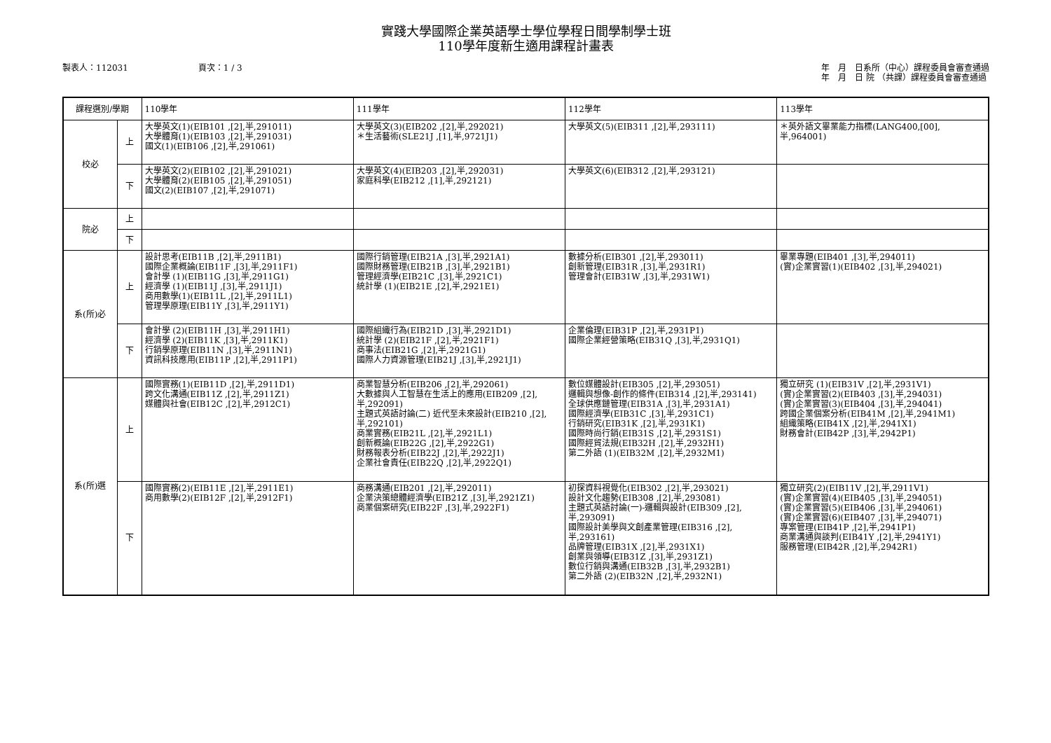實踐大學國際企業英語學士學位學程日間學制學士班
110學年度新生適用課程計畫表
製表人：112031 頁次：1 / 3 年　月　日系所（中心）課程委員會審查通過
年　月　日 院 （共課）課程委員會審查通過
| 課程選別/學期 | | 110學年 | 111學年 | 112學年 | 113學年 |
| --- | --- | --- | --- | --- | --- |
| 校必 | 上 | 大學英文(1)(EIB101 ,[2],半,291011) 大學體育(1)(EIB103 ,[2],半,291031) 國文(1)(EIB106 ,[2],半,291061) | 大學英文(3)(EIB202 ,[2],半,292021) ＊生活藝術(SLE21J ,[1],半,9721J1) | 大學英文(5)(EIB311 ,[2],半,293111) | ＊英外語文畢業能力指標(LANG400,[00],半,964001) |
| | 下 | 大學英文(2)(EIB102 ,[2],半,291021) 大學體育(2)(EIB105 ,[2],半,291051) 國文(2)(EIB107 ,[2],半,291071) | 大學英文(4)(EIB203 ,[2],半,292031) 家庭科學(EIB212 ,[1],半,292121) | 大學英文(6)(EIB312 ,[2],半,293121) | |
| 院必 | 上 | | | | |
| | 下 | | | | |
| 系(所)必 | 上 | 設計思考(EIB11B ,[2],半,2911B1) 國際企業概論(EIB11F ,[3],半,2911F1) 會計學 (1)(EIB11G ,[3],半,2911G1) 經濟學 (1)(EIB11J ,[3],半,2911J1) 商用數學(1)(EIB11L ,[2],半,2911L1) 管理學原理(EIB11Y ,[3],半,2911Y1) | 國際行銷管理(EIB21A ,[3],半,2921A1) 國際財務管理(EIB21B ,[3],半,2921B1) 管理經濟學(EIB21C ,[3],半,2921C1) 統計學 (1)(EIB21E ,[2],半,2921E1) | 數據分析(EIB301 ,[2],半,293011) 創新管理(EIB31R ,[3],半,2931R1) 管理會計(EIB31W ,[3],半,2931W1) | 畢業專題(EIB401 ,[3],半,294011) (實)企業實習(1)(EIB402 ,[3],半,294021) |
| | 下 | 會計學 (2)(EIB11H ,[3],半,2911H1) 經濟學 (2)(EIB11K ,[3],半,2911K1) 行銷學原理(EIB11N ,[3],半,2911N1) 資訊科技應用(EIB11P ,[2],半,2911P1) | 國際組織行為(EIB21D ,[3],半,2921D1) 統計學 (2)(EIB21F ,[2],半,2921F1) 商事法(EIB21G ,[2],半,2921G1) 國際人力資源管理(EIB21J ,[3],半,2921J1) | 企業倫理(EIB31P ,[2],半,2931P1) 國際企業經營策略(EIB31Q ,[3],半,2931Q1) | |
| 系(所)選 | 上 | 國際實務(1)(EIB11D ,[2],半,2911D1) 跨文化溝通(EIB11Z ,[2],半,2911Z1) 媒體與社會(EIB12C ,[2],半,2912C1) | 商業智慧分析(EIB206 ,[2],半,292061) 大數據與人工智慧在生活上的應用(EIB209 ,[2],半,292091) 主題式英語討論(二) 近代至未來設計(EIB210 ,[2],半,292101) 商業實務(EIB21L ,[2],半,2921L1) 創新概論(EIB22G ,[2],半,2922G1) 財務報表分析(EIB22J ,[2],半,2922J1) 企業社會責任(EIB22Q ,[2],半,2922Q1) | 數位媒體設計(EIB305 ,[2],半,293051) 邏輯與想像-創作的條件(EIB314 ,[2],半,293141) 全球供應鏈管理(EIB31A ,[3],半,2931A1) 國際經濟學(EIB31C ,[3],半,2931C1) 行銷研究(EIB31K ,[2],半,2931K1) 國際時尚行銷(EIB31S ,[2],半,2931S1) 國際經貿法規(EIB32H ,[2],半,2932H1) 第二外語 (1)(EIB32M ,[2],半,2932M1) | 獨立研究 (1)(EIB31V ,[2],半,2931V1) (實)企業實習(2)(EIB403 ,[3],半,294031) (實)企業實習(3)(EIB404 ,[3],半,294041) 跨國企業個案分析(EIB41M ,[2],半,2941M1) 組織策略(EIB41X ,[2],半,2941X1) 財務會計(EIB42P ,[3],半,2942P1) |
| | 下 | 國際實務(2)(EIB11E ,[2],半,2911E1) 商用數學(2)(EIB12F ,[2],半,2912F1) | 商務溝通(EIB201 ,[2],半,292011) 企業決策總體經濟學(EIB21Z ,[3],半,2921Z1) 商業個案研究(EIB22F ,[3],半,2922F1) | 初探資料視覺化(EIB302 ,[2],半,293021) 設計文化趨勢(EIB308 ,[2],半,293081) 主題式英語討論(一)-邏輯與設計(EIB309 ,[2],半,293091) 國際設計美學與文創產業管理(EIB316 ,[2],半,293161) 品牌管理(EIB31X ,[2],半,2931X1) 創業與領導(EIB31Z ,[3],半,2931Z1) 數位行銷與溝通(EIB32B ,[3],半,2932B1) 第二外語 (2)(EIB32N ,[2],半,2932N1) | 獨立研究(2)(EIB11V ,[2],半,2911V1) (實)企業實習(4)(EIB405 ,[3],半,294051) (實)企業實習(5)(EIB406 ,[3],半,294061) (實)企業實習(6)(EIB407 ,[3],半,294071) 專案管理(EIB41P ,[2],半,2941P1) 商業溝通與談判(EIB41Y ,[2],半,2941Y1) 服務管理(EIB42R ,[2],半,2942R1) |